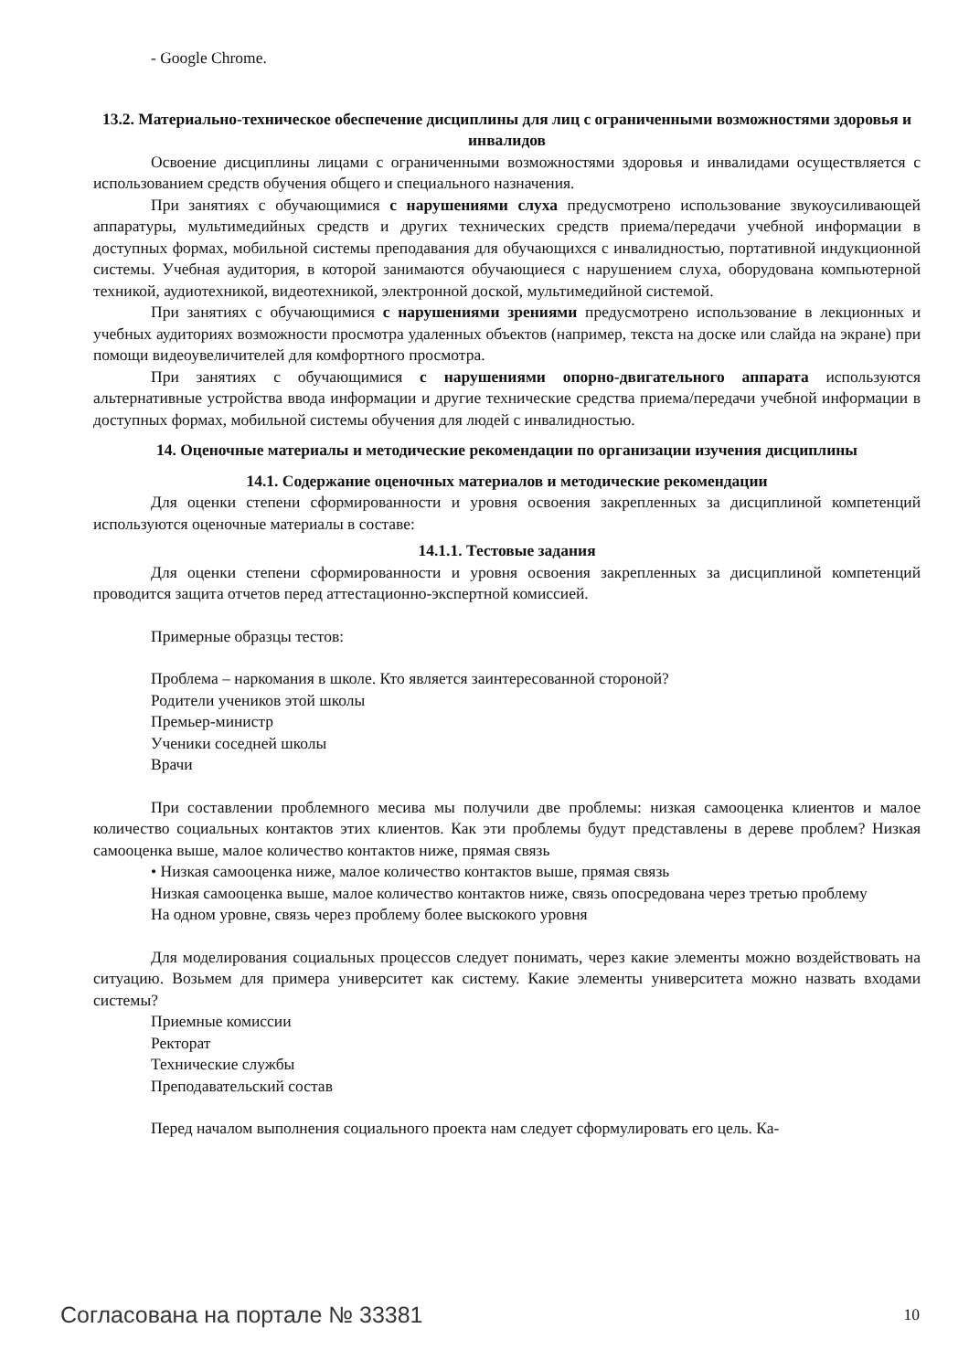- Google Chrome.
13.2. Материально-техническое обеспечение дисциплины для лиц с ограниченными возможностями здоровья и инвалидов
Освоение дисциплины лицами с ограниченными возможностями здоровья и инвалидами осуществляется с использованием средств обучения общего и специального назначения.
При занятиях с обучающимися с нарушениями слуха предусмотрено использование звукоусиливающей аппаратуры, мультимедийных средств и других технических средств приема/передачи учебной информации в доступных формах, мобильной системы преподавания для обучающихся с инвалидностью, портативной индукционной системы. Учебная аудитория, в которой занимаются обучающиеся с нарушением слуха, оборудована компьютерной техникой, аудиотехникой, видеотехникой, электронной доской, мультимедийной системой.
При занятиях с обучающимися с нарушениями зрениями предусмотрено использование в лекционных и учебных аудиториях возможности просмотра удаленных объектов (например, текста на доске или слайда на экране) при помощи видеоувеличителей для комфортного просмотра.
При занятиях с обучающимися с нарушениями опорно-двигательного аппарата используются альтернативные устройства ввода информации и другие технические средства приема/передачи учебной информации в доступных формах, мобильной системы обучения для людей с инвалидностью.
14. Оценочные материалы и методические рекомендации по организации изучения дисциплины
14.1. Содержание оценочных материалов и методические рекомендации
Для оценки степени сформированности и уровня освоения закрепленных за дисциплиной компетенций используются оценочные материалы в составе:
14.1.1. Тестовые задания
Для оценки степени сформированности и уровня освоения закрепленных за дисциплиной компетенций проводится защита отчетов перед аттестационно-экспертной комиссией.
Примерные образцы тестов:
Проблема – наркомания в школе. Кто является заинтересованной стороной?
Родители учеников этой школы
Премьер-министр
Ученики соседней школы
Врачи
При составлении проблемного месива мы получили две проблемы: низкая самооценка клиентов и малое количество социальных контактов этих клиентов. Как эти проблемы будут представлены в дереве проблем? Низкая самооценка выше, малое количество контактов ниже, прямая связь
• Низкая самооценка ниже, малое количество контактов выше, прямая связь
Низкая самооценка выше, малое количество контактов ниже, связь опосредована через третью проблему
На одном уровне, связь через проблему более выскокого уровня
Для моделирования социальных процессов следует понимать, через какие элементы можно воздействовать на ситуацию. Возьмем для примера университет как систему. Какие элементы университета можно назвать входами системы?
Приемные комиссии
Ректорат
Технические службы
Преподавательский состав
Перед началом выполнения социального проекта нам следует сформулировать его цель. Ка-
Согласована на портале № 33381 10